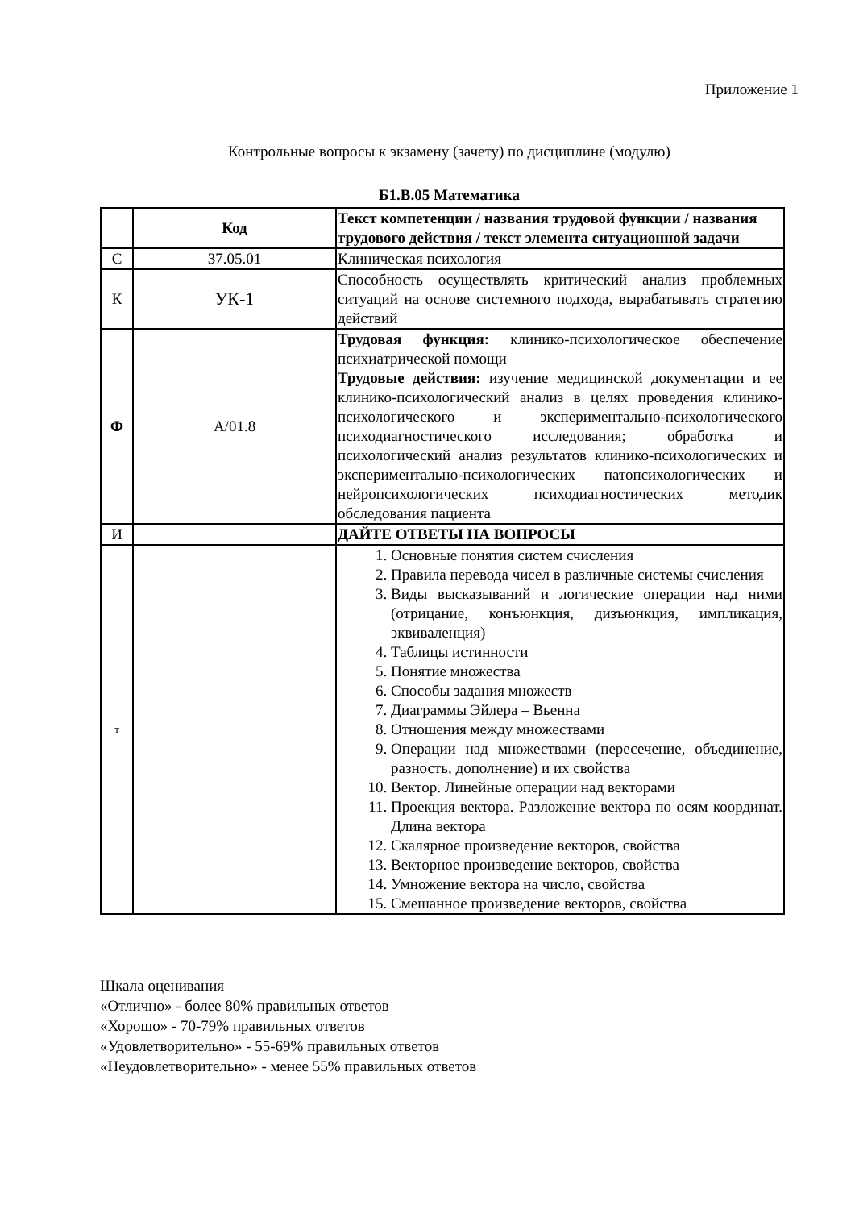Приложение 1
Контрольные вопросы к экзамену (зачету) по дисциплине (модулю)
Б1.В.05 Математика
| | Код | Текст компетенции / названия трудовой функции / названия трудового действия / текст элемента ситуационной задачи |
| С | 37.05.01 | Клиническая психология |
| К | УК-1 | Способность осуществлять критический анализ проблемных ситуаций на основе системного подхода, вырабатывать стратегию действий |
| Ф | A/01.8 | Трудовая функция: клинико-психологическое обеспечение психиатрической помощи Трудовые действия: изучение медицинской документации и ее клинико-психологический анализ в целях проведения клинико-психологического и экспериментально-психологического психодиагностического исследования; обработка и психологический анализ результатов клинико-психологических и экспериментально-психологических патопсихологических и нейропсихологических психодиагностических методик обследования пациента |
| И | | ДАЙТЕ ОТВЕТЫ НА ВОПРОСЫ |
| т | | 1. Основные понятия систем счисления 2. Правила перевода чисел в различные системы счисления 3. Виды высказываний и логические операции над ними (отрицание, конъюнкция, дизъюнкция, импликация, эквиваленция) 4. Таблицы истинности 5. Понятие множества 6. Способы задания множеств 7. Диаграммы Эйлера – Вьенна 8. Отношения между множествами 9. Операции над множествами (пересечение, объединение, разность, дополнение) и их свойства 10. Вектор. Линейные операции над векторами 11. Проекция вектора. Разложение вектора по осям координат. Длина вектора 12. Скалярное произведение векторов, свойства 13. Векторное произведение векторов, свойства 14. Умножение вектора на число, свойства 15. Смешанное произведение векторов, свойства |
Шкала оценивания
«Отлично» - более 80% правильных ответов
«Хорошо» - 70-79% правильных ответов
«Удовлетворительно» - 55-69% правильных ответов
«Неудовлетворительно» - менее 55% правильных ответов